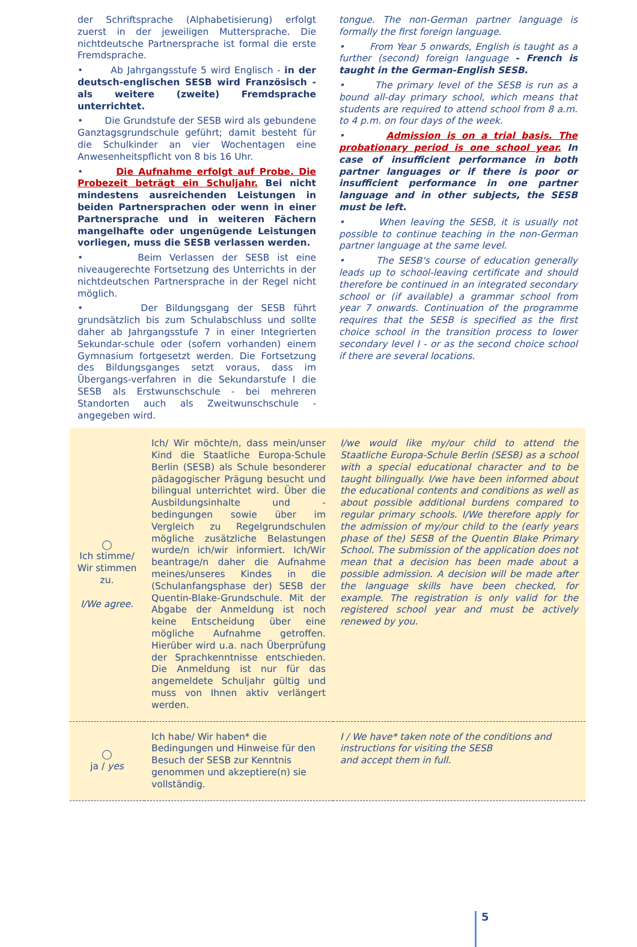der Schriftsprache (Alphabetisierung) erfolgt zuerst in der jeweiligen Muttersprache. Die nichtdeutsche Partnersprache ist formal die erste Fremdsprache.
• Ab Jahrgangsstufe 5 wird Englisch - in der deutsch-englischen SESB wird Französisch - als weitere (zweite) Fremdsprache unterrichtet.
• Die Grundstufe der SESB wird als gebundene Ganztagsgrundschule geführt; damit besteht für die Schulkinder an vier Wochentagen eine Anwesenheitspflicht von 8 bis 16 Uhr.
• Die Aufnahme erfolgt auf Probe. Die Probezeit beträgt ein Schuljahr. Bei nicht mindestens ausreichenden Leistungen in beiden Partnersprachen oder wenn in einer Partnersprache und in weiteren Fächern mangelhafte oder ungenügende Leistungen vorliegen, muss die SESB verlassen werden.
• Beim Verlassen der SESB ist eine niveaugerechte Fortsetzung des Unterrichts in der nichtdeutschen Partnersprache in der Regel nicht möglich.
• Der Bildungsgang der SESB führt grundsätzlich bis zum Schulabschluss und sollte daher ab Jahrgangsstufe 7 in einer Integrierten Sekundar-schule oder (sofern vorhanden) einem Gymnasium fortgesetzt werden. Die Fortsetzung des Bildungsganges setzt voraus, dass im Übergangs-verfahren in die Sekundarstufe I die SESB als Erstwunschschule - bei mehreren Standorten auch als Zweitwunschschule - angegeben wird.
tongue. The non-German partner language is formally the first foreign language.
• From Year 5 onwards, English is taught as a further (second) foreign language - French is taught in the German-English SESB.
• The primary level of the SESB is run as a bound all-day primary school, which means that students are required to attend school from 8 a.m. to 4 p.m. on four days of the week.
• Admission is on a trial basis. The probationary period is one school year. In case of insufficient performance in both partner languages or if there is poor or insufficient performance in one partner language and in other subjects, the SESB must be left.
• When leaving the SESB, it is usually not possible to continue teaching in the non-German partner language at the same level.
• The SESB's course of education generally leads up to school-leaving certificate and should therefore be continued in an integrated secondary school or (if available) a grammar school from year 7 onwards. Continuation of the programme requires that the SESB is specified as the first choice school in the transition process to lower secondary level I - or as the second choice school if there are several locations.
| ◯ Ich stimme/ Wir stimmen zu. I/We agree. | Ich/ Wir möchte/n, dass mein/unser Kind die Staatliche Europa-Schule Berlin (SESB) als Schule besonderer pädagogischer Prägung besucht und bilingual unterrichtet wird. Über die Ausbildungsinhalte und -bedingungen sowie über im Vergleich zu Regelgrundschulen mögliche zusätzliche Belastungen wurde/n ich/wir informiert. Ich/Wir beantrage/n daher die Aufnahme meines/unseres Kindes in die (Schulanfangsphase der) SESB der Quentin-Blake-Grundschule. Mit der Abgabe der Anmeldung ist noch keine Entscheidung über eine mögliche Aufnahme getroffen. Hierüber wird u.a. nach Überprüfung der Sprachkenntnisse entschieden. Die Anmeldung ist nur für das angemeldete Schuljahr gültig und muss von Ihnen aktiv verlängert werden. | I/we would like my/our child to attend the Staatliche Europa-Schule Berlin (SESB) as a school with a special educational character and to be taught bilingually. I/we have been informed about the educational contents and conditions as well as about possible additional burdens compared to regular primary schools. I/We therefore apply for the admission of my/our child to the (early years phase of the) SESB of the Quentin Blake Primary School. The submission of the application does not mean that a decision has been made about a possible admission. A decision will be made after the language skills have been checked, for example. The registration is only valid for the registered school year and must be actively renewed by you. |
| ◯ ja / yes | Ich habe/ Wir haben* die Bedingungen und Hinweise für den Besuch der SESB zur Kenntnis genommen und akzeptiere(n) sie vollständig. | I / We have* taken note of the conditions and instructions for visiting the SESB and accept them in full. |
5